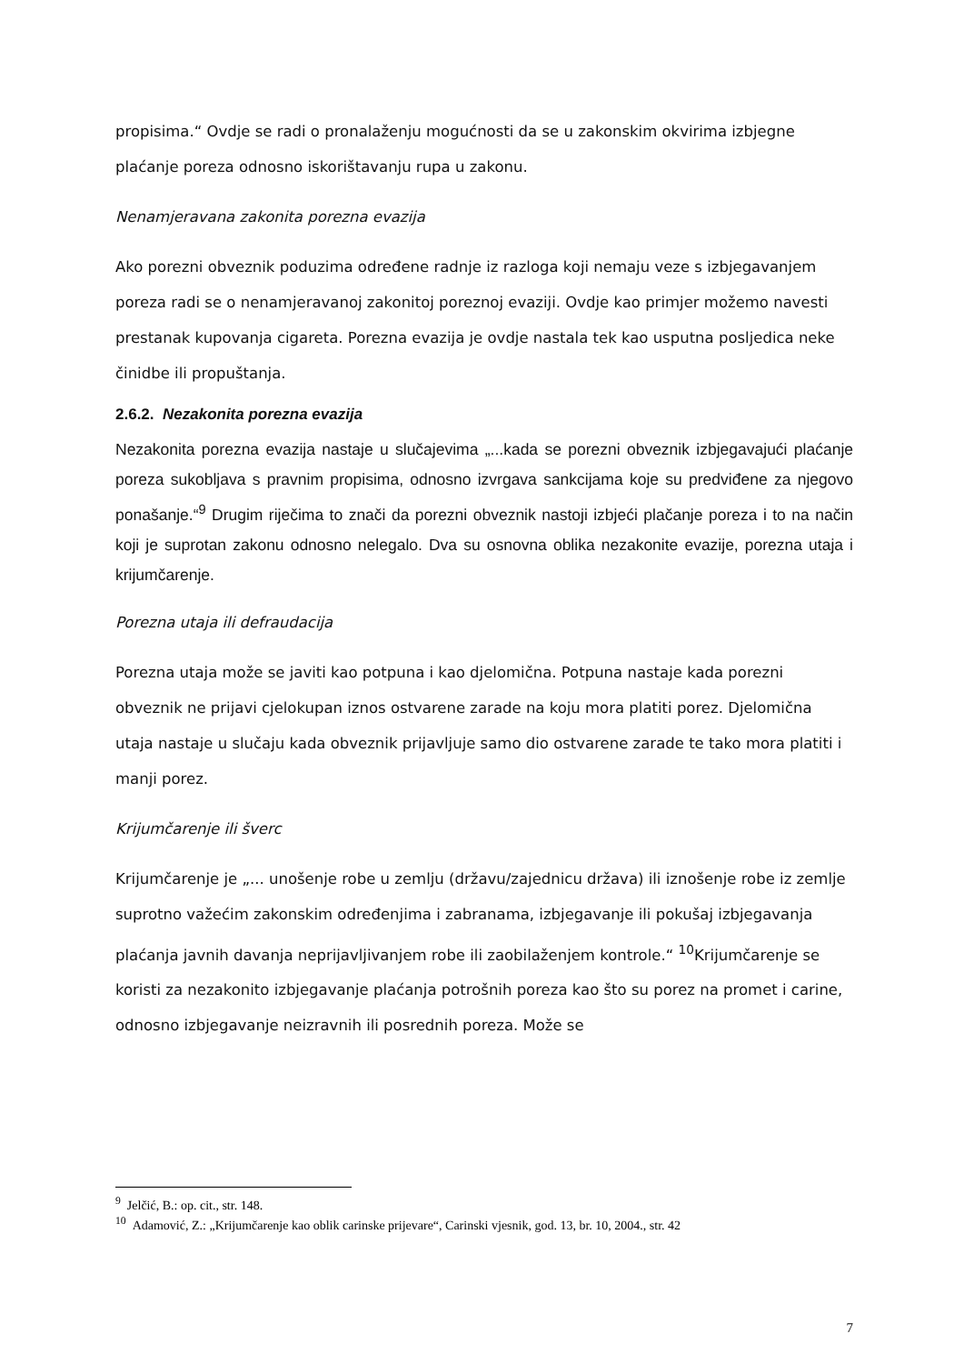propisima.“ Ovdje se radi o pronalaženju mogućnosti da se u zakonskim okvirima izbjegne plaćanje poreza odnosno iskorištavanju rupa u zakonu.
Nenamjeravana zakonita porezna evazija
Ako porezni obveznik poduzima određene radnje iz razloga koji nemaju veze s izbjegavanjem poreza radi se o nenamjeravanoj zakonitoj poreznoj evaziji. Ovdje kao primjer možemo navesti prestanak kupovanja cigareta. Porezna evazija je ovdje nastala tek kao usputna posljedica neke činidbe ili propuštanja.
2.6.2. Nezakonita porezna evazija
Nezakonita porezna evazija nastaje u slučajevima „...kada se porezni obveznik izbjegavajući plaćanje poreza sukobljava s pravnim propisima, odnosno izvrgava sankcijama koje su predviđene za njegovo ponašanje.“<sup>9</sup> Drugim riječima to znači da porezni obveznik nastoji izbjeći plačanje poreza i to na način koji je suprotan zakonu odnosno nelegalo. Dva su osnovna oblika nezakonite evazije, porezna utaja i krijumčarenje.
Porezna utaja ili defraudacija
Porezna utaja može se javiti kao potpuna i kao djelomična. Potpuna nastaje kada porezni obveznik ne prijavi cjelokupan iznos ostvarene zarade na koju mora platiti porez. Djelomična utaja nastaje u slučaju kada obveznik prijavljuje samo dio ostvarene zarade te tako mora platiti i manji porez.
Krijumčarenje ili šverc
Krijumčarenje je „... unošenje robe u zemlju (državu/zajednicu država) ili iznošenje robe iz zemlje suprotno važećim zakonskim određenjima i zabranama, izbjegavanje ili pokušaj izbjegavanja plaćanja javnih davanja neprijavljivanjem robe ili zaobilaženjem kontrole.“ <sup>10</sup>Krijumčarenje se koristi za nezakonito izbjegavanje plaćanja potrošnih poreza kao što su porez na promet i carine, odnosno izbjegavanje neizravnih ili posrednih poreza. Može se
<sup>9</sup> Jelčić, B.: op. cit., str. 148.
<sup>10</sup> Adamović, Z.: „Krijumčarenje kao oblik carinske prijevare“, Carinski vjesnik, god. 13, br. 10, 2004., str. 42
7